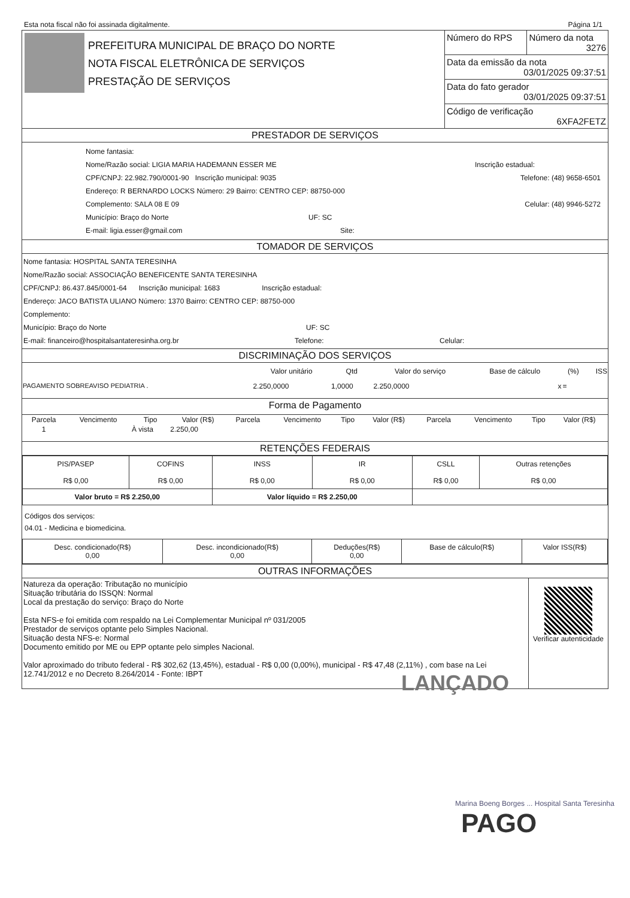Esta nota fiscal não foi assinada digitalmente. Página 1/1
| | PREFEITURA MUNICIPAL DE BRAÇO DO NORTE NOTA FISCAL ELETRÔNICA DE SERVIÇOS PRESTAÇÃO DE SERVIÇOS | / Número do RPS / Número da nota 3276 / / Data da emissão da nota 03/01/2025 09:37:51 / / / Data do fato gerador 03/01/2025 09:37:51 / / / Código de verificação 6XFA2FETZ / / |
PRESTADOR DE SERVIÇOS
Nome fantasia:
Nome/Razão social: LIGIA MARIA HADEMANN ESSER ME Inscrição estadual:
CPF/CNPJ: 22.982.790/0001-90 Inscrição municipal: 9035 Telefone: (48) 9658-6501
Endereço: R BERNARDO LOCKS Número: 29 Bairro: CENTRO CEP: 88750-000
Complemento: SALA 08 E 09 Celular: (48) 9946-5272
Município: Braço do Norte UF: SC
E-mail: ligia.esser@gmail.com Site:
TOMADOR DE SERVIÇOS
Nome fantasia: HOSPITAL SANTA TERESINHA
Nome/Razão social: ASSOCIAÇÃO BENEFICENTE SANTA TERESINHA
CPF/CNPJ: 86.437.845/0001-64 Inscrição municipal: 1683 Inscrição estadual:
Endereço: JACO BATISTA ULIANO Número: 1370 Bairro: CENTRO CEP: 88750-000
Complemento:
Município: Braço do Norte UF: SC
E-mail: financeiro@hospitalsantateresinha.org.br Telefone: Celular:
DISCRIMINAÇÃO DOS SERVIÇOS
| | Valor unitário | Qtd | Valor do serviço | Base de cálculo | (%) | ISS |
| --- | --- | --- | --- | --- | --- | --- |
| PAGAMENTO SOBREAVISO PEDIATRIA . | 2.250,0000 | 1,0000 | 2.250,0000 | x | = | |
Forma de Pagamento
| Parcela | Vencimento | Tipo | Valor (R$) | Parcela | Vencimento | Tipo | Valor (R$) | Parcela | Vencimento | Tipo | Valor (R$) |
| --- | --- | --- | --- | --- | --- | --- | --- | --- | --- | --- | --- |
| 1 | | À vista | 2.250,00 | | | | | | | | |
RETENÇÕES FEDERAIS
| PIS/PASEP R$ 0,00 | COFINS R$ 0,00 | INSS R$ 0,00 | IR R$ 0,00 | CSLL R$ 0,00 | Outras retenções R$ 0,00 |
| Valor bruto = R$ 2.250,00 | | Valor líquido = R$ 2.250,00 | | | |
Códigos dos serviços:
04.01 - Medicina e biomedicina.
| Desc. condicionado(R$) 0,00 | Desc. incondicionado(R$) 0,00 | Deduções(R$) 0,00 | Base de cálculo(R$) | Valor ISS(R$) |
OUTRAS INFORMAÇÕES
| Natureza da operação: Tributação no município Situação tributária do ISSQN: Normal Local da prestação do serviço: Braço do Norte Esta NFS-e foi emitida com respaldo na Lei Complementar Municipal nº 031/2005 Prestador de serviços optante pelo Simples Nacional. Situação desta NFS-e: Normal Documento emitido por ME ou EPP optante pelo simples Nacional. Valor aproximado do tributo federal - R$ 302,62 (13,45%), estadual - R$ 0,00 (0,00%), municipal - R$ 47,48 (2,11%) , com base na Lei 12.741/2012 e no Decreto 8.264/2014 - Fonte: IBPT | Verificar autenticidade |
LANÇADO
Marina Boeng Borges ... Hospital Santa Teresinha
PAGO